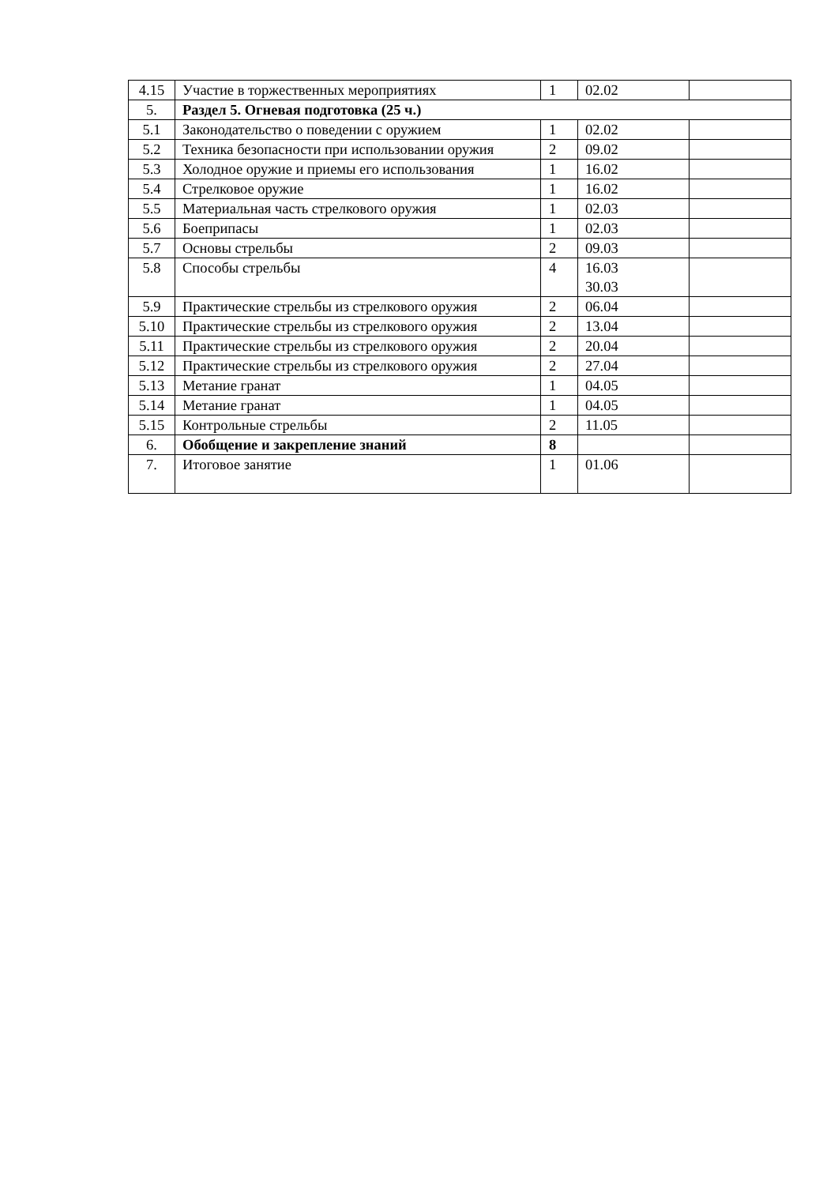| 4.15 | Участие в торжественных мероприятиях | 1 | 02.02 | |
| 5. | Раздел 5. Огневая подготовка (25 ч.) | | | |
| 5.1 | Законодательство о поведении с оружием | 1 | 02.02 | |
| 5.2 | Техника безопасности при использовании оружия | 2 | 09.02 | |
| 5.3 | Холодное оружие и приемы его использования | 1 | 16.02 | |
| 5.4 | Стрелковое оружие | 1 | 16.02 | |
| 5.5 | Материальная часть стрелкового оружия | 1 | 02.03 | |
| 5.6 | Боеприпасы | 1 | 02.03 | |
| 5.7 | Основы стрельбы | 2 | 09.03 | |
| 5.8 | Способы стрельбы | 4 | 16.03 30.03 | |
| 5.9 | Практические стрельбы из стрелкового оружия | 2 | 06.04 | |
| 5.10 | Практические стрельбы из стрелкового оружия | 2 | 13.04 | |
| 5.11 | Практические стрельбы из стрелкового оружия | 2 | 20.04 | |
| 5.12 | Практические стрельбы из стрелкового оружия | 2 | 27.04 | |
| 5.13 | Метание гранат | 1 | 04.05 | |
| 5.14 | Метание гранат | 1 | 04.05 | |
| 5.15 | Контрольные стрельбы | 2 | 11.05 | |
| 6. | Обобщение и закрепление знаний | 8 | | |
| 7. | Итоговое занятие | 1 | 01.06 | |